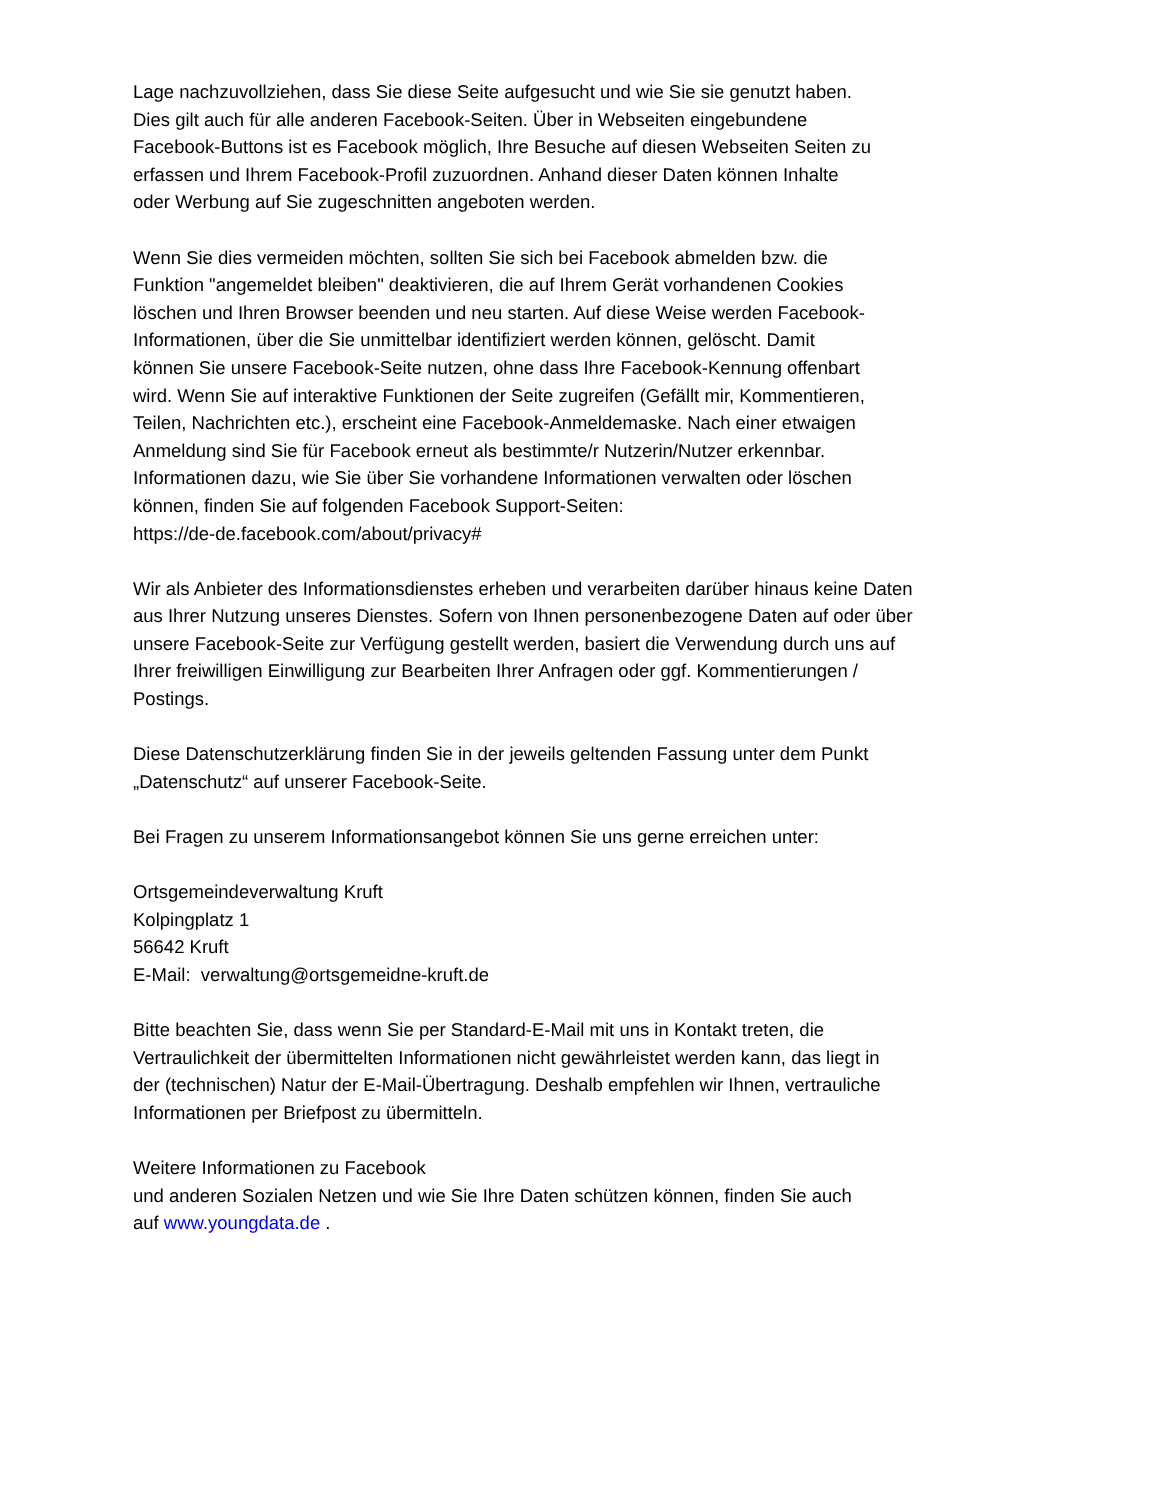Lage nachzuvollziehen, dass Sie diese Seite aufgesucht und wie Sie sie genutzt haben.
Dies gilt auch für alle anderen Facebook-Seiten. Über in Webseiten eingebundene
Facebook-Buttons ist es Facebook möglich, Ihre Besuche auf diesen Webseiten Seiten zu
erfassen und Ihrem Facebook-Profil zuzuordnen. Anhand dieser Daten können Inhalte
oder Werbung auf Sie zugeschnitten angeboten werden.
Wenn Sie dies vermeiden möchten, sollten Sie sich bei Facebook abmelden bzw. die
Funktion "angemeldet bleiben" deaktivieren, die auf Ihrem Gerät vorhandenen Cookies
löschen und Ihren Browser beenden und neu starten. Auf diese Weise werden Facebook-
Informationen, über die Sie unmittelbar identifiziert werden können, gelöscht. Damit
können Sie unsere Facebook-Seite nutzen, ohne dass Ihre Facebook-Kennung offenbart
wird. Wenn Sie auf interaktive Funktionen der Seite zugreifen (Gefällt mir, Kommentieren,
Teilen, Nachrichten etc.), erscheint eine Facebook-Anmeldemaske. Nach einer etwaigen
Anmeldung sind Sie für Facebook erneut als bestimmte/r Nutzerin/Nutzer erkennbar.
Informationen dazu, wie Sie über Sie vorhandene Informationen verwalten oder löschen
können, finden Sie auf folgenden Facebook Support-Seiten:
https://de-de.facebook.com/about/privacy#
Wir als Anbieter des Informationsdienstes erheben und verarbeiten darüber hinaus keine Daten
aus Ihrer Nutzung unseres Dienstes. Sofern von Ihnen personenbezogene Daten auf oder über
unsere Facebook-Seite zur Verfügung gestellt werden, basiert die Verwendung durch uns auf
Ihrer freiwilligen Einwilligung zur Bearbeiten Ihrer Anfragen oder ggf. Kommentierungen /
Postings.
Diese Datenschutzerklärung finden Sie in der jeweils geltenden Fassung unter dem Punkt
„Datenschutz“ auf unserer Facebook-Seite.
Bei Fragen zu unserem Informationsangebot können Sie uns gerne erreichen unter:
Ortsgemeindeverwaltung Kruft
Kolpingplatz 1
56642 Kruft
E-Mail: verwaltung@ortsgemeidne-kruft.de
Bitte beachten Sie, dass wenn Sie per Standard-E-Mail mit uns in Kontakt treten, die
Vertraulichkeit der übermittelten Informationen nicht gewährleistet werden kann, das liegt in
der (technischen) Natur der E-Mail-Übertragung. Deshalb empfehlen wir Ihnen, vertrauliche
Informationen per Briefpost zu übermitteln.
Weitere Informationen zu Facebook
und anderen Sozialen Netzen und wie Sie Ihre Daten schützen können, finden Sie auch
auf www.youngdata.de .